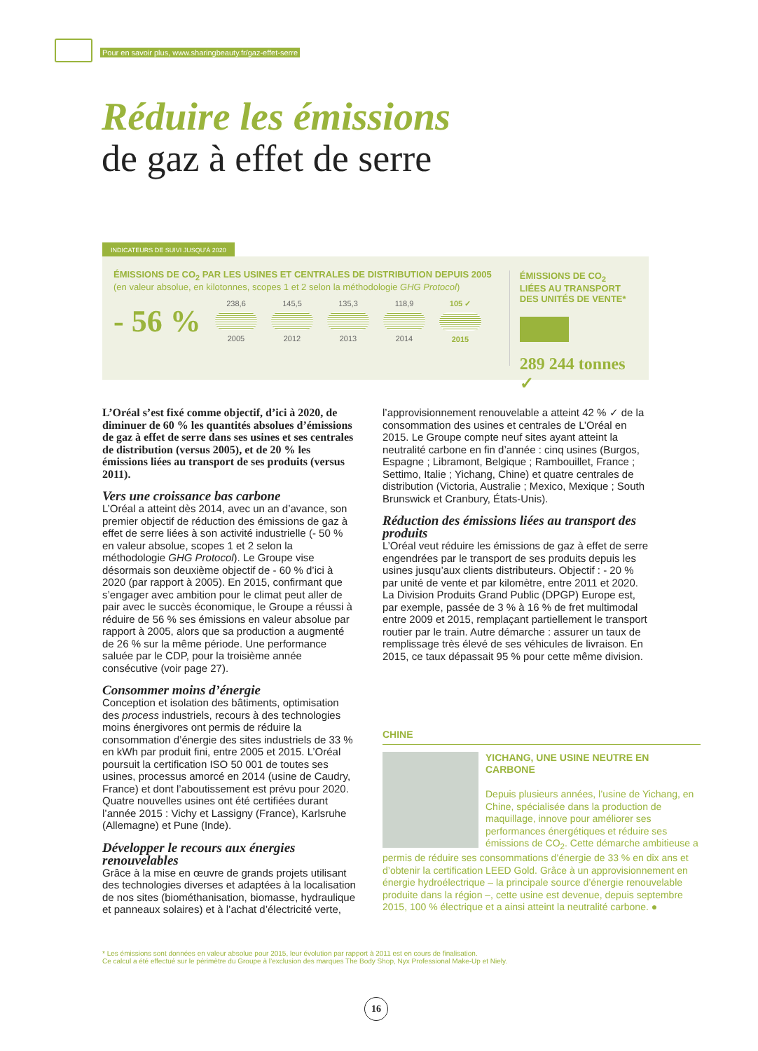Pour en savoir plus, www.sharingbeauty.fr/gaz-effet-serre
Réduire les émissions
de gaz à effet de serre
INDICATEURS DE SUIVI JUSQU’À 2020
ÉMISSIONS DE CO<sub>2</sub> PAR LES USINES ET CENTRALES DE DISTRIBUTION DEPUIS 2005
(en valeur absolue, en kilotonnes, scopes 1 et 2 selon la méthodologie GHG Protocol)
- 56 %
238,6 2005 145,5 2012 135,3 2013 118,9 2014 105 ✓ 2015
ÉMISSIONS DE CO<sub>2</sub>
LIÉES AU TRANSPORT
DES UNITÉS DE VENTE*
289 244 tonnes ✓
L’Oréal s’est fixé comme objectif, d’ici à 2020, de diminuer de 60 % les quantités absolues d’émissions de gaz à effet de serre dans ses usines et ses centrales de distribution (versus 2005), et de 20 % les émissions liées au transport de ses produits (versus 2011).
Vers une croissance bas carbone
L’Oréal a atteint dès 2014, avec un an d’avance, son premier objectif de réduction des émissions de gaz à effet de serre liées à son activité industrielle (- 50 % en valeur absolue, scopes 1 et 2 selon la méthodologie GHG Protocol). Le Groupe vise désormais son deuxième objectif de - 60 % d’ici à 2020 (par rapport à 2005). En 2015, confirmant que s’engager avec ambition pour le climat peut aller de pair avec le succès économique, le Groupe a réussi à réduire de 56 % ses émissions en valeur absolue par rapport à 2005, alors que sa production a augmenté de 26 % sur la même période. Une performance saluée par le CDP, pour la troisième année consécutive (voir page 27).
Consommer moins d’énergie
Conception et isolation des bâtiments, optimisation des process industriels, recours à des technologies moins énergivores ont permis de réduire la consommation d’énergie des sites industriels de 33 % en kWh par produit fini, entre 2005 et 2015. L’Oréal poursuit la certification ISO 50 001 de toutes ses usines, processus amorcé en 2014 (usine de Caudry, France) et dont l’aboutissement est prévu pour 2020. Quatre nouvelles usines ont été certifiées durant l’année 2015 : Vichy et Lassigny (France), Karlsruhe (Allemagne) et Pune (Inde).
Développer le recours aux énergies renouvelables
Grâce à la mise en œuvre de grands projets utilisant des technologies diverses et adaptées à la localisation de nos sites (biométhanisation, biomasse, hydraulique et panneaux solaires) et à l’achat d’électricité verte,
l’approvisionnement renouvelable a atteint 42 % ✓ de la consommation des usines et centrales de L’Oréal en 2015. Le Groupe compte neuf sites ayant atteint la neutralité carbone en fin d’année : cinq usines (Burgos, Espagne ; Libramont, Belgique ; Rambouillet, France ; Settimo, Italie ; Yichang, Chine) et quatre centrales de distribution (Victoria, Australie ; Mexico, Mexique ; South Brunswick et Cranbury, États-Unis).
Réduction des émissions liées au transport des produits
L’Oréal veut réduire les émissions de gaz à effet de serre engendrées par le transport de ses produits depuis les usines jusqu’aux clients distributeurs. Objectif : - 20 % par unité de vente et par kilomètre, entre 2011 et 2020. La Division Produits Grand Public (DPGP) Europe est, par exemple, passée de 3 % à 16 % de fret multimodal entre 2009 et 2015, remplaçant partiellement le transport routier par le train. Autre démarche : assurer un taux de remplissage très élevé de ses véhicules de livraison. En 2015, ce taux dépassait 95 % pour cette même division.
CHINE
YICHANG, UNE USINE NEUTRE EN CARBONE
Depuis plusieurs années, l’usine de Yichang, en Chine, spécialisée dans la production de maquillage, innove pour améliorer ses performances énergétiques et réduire ses émissions de CO<sub>2</sub>. Cette démarche ambitieuse a permis de réduire ses consommations d’énergie de 33 % en dix ans et d’obtenir la certification LEED Gold. Grâce à un approvisionnement en énergie hydroélectrique – la principale source d’énergie renouvelable produite dans la région –, cette usine est devenue, depuis septembre 2015, 100 % électrique et a ainsi atteint la neutralité carbone. ●
* Les émissions sont données en valeur absolue pour 2015, leur évolution par rapport à 2011 est en cours de finalisation.
Ce calcul a été effectué sur le périmètre du Groupe à l’exclusion des marques The Body Shop, Nyx Professional Make-Up et Niely.
16